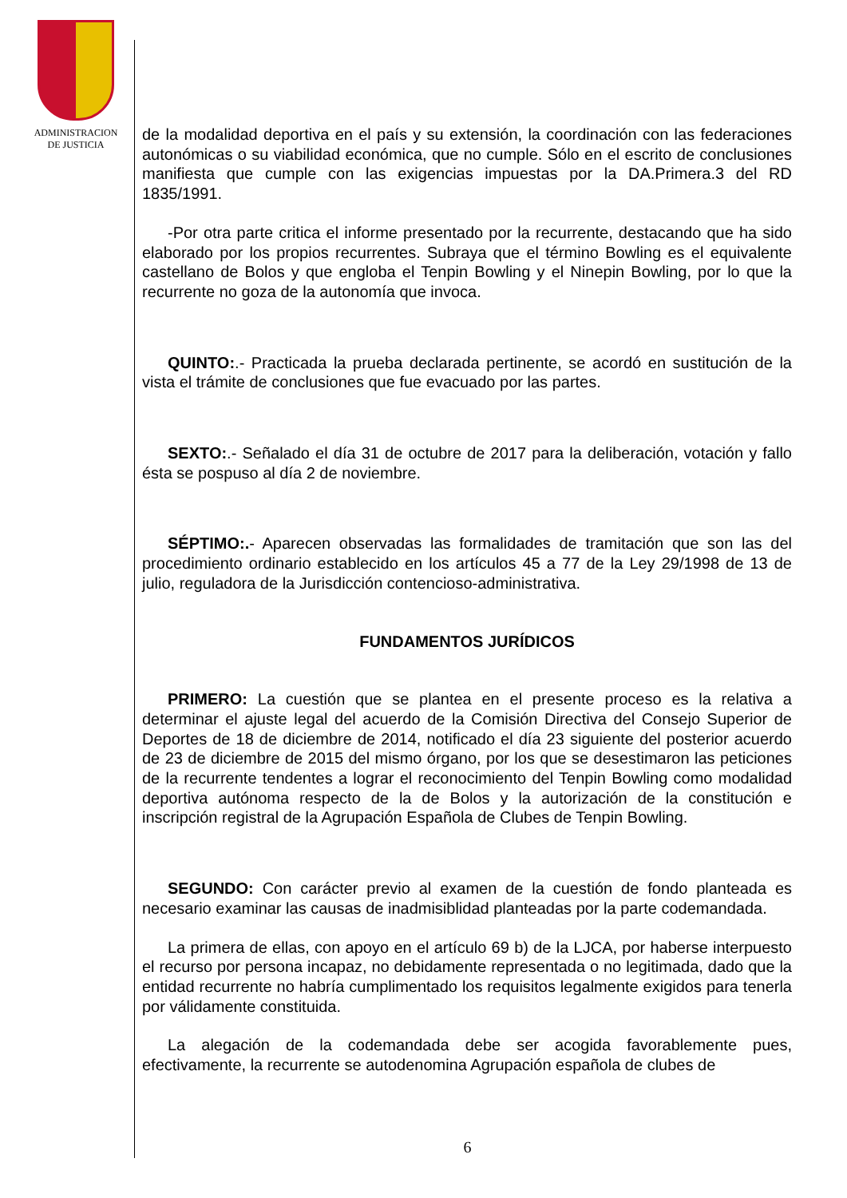ADMINISTRACION
DE JUSTICIA
de la modalidad deportiva en el país y su extensión, la coordinación con las federaciones autonómicas o su viabilidad económica, que no cumple. Sólo en el escrito de conclusiones manifiesta que cumple con las exigencias impuestas por la DA.Primera.3 del RD 1835/1991.
-Por otra parte critica el informe presentado por la recurrente, destacando que ha sido elaborado por los propios recurrentes. Subraya que el término Bowling es el equivalente castellano de Bolos y que engloba el Tenpin Bowling y el Ninepin Bowling, por lo que la recurrente no goza de la autonomía que invoca.
QUINTO:.- Practicada la prueba declarada pertinente, se acordó en sustitución de la vista el trámite de conclusiones que fue evacuado por las partes.
SEXTO:.- Señalado el día 31 de octubre de 2017 para la deliberación, votación y fallo ésta se pospuso al día 2 de noviembre.
SÉPTIMO:.- Aparecen observadas las formalidades de tramitación que son las del procedimiento ordinario establecido en los artículos 45 a 77 de la Ley 29/1998 de 13 de julio, reguladora de la Jurisdicción contencioso-administrativa.
FUNDAMENTOS JURÍDICOS
PRIMERO: La cuestión que se plantea en el presente proceso es la relativa a determinar el ajuste legal del acuerdo de la Comisión Directiva del Consejo Superior de Deportes de 18 de diciembre de 2014, notificado el día 23 siguiente del posterior acuerdo de 23 de diciembre de 2015 del mismo órgano, por los que se desestimaron las peticiones de la recurrente tendentes a lograr el reconocimiento del Tenpin Bowling como modalidad deportiva autónoma respecto de la de Bolos y la autorización de la constitución e inscripción registral de la Agrupación Española de Clubes de Tenpin Bowling.
SEGUNDO: Con carácter previo al examen de la cuestión de fondo planteada es necesario examinar las causas de inadmisiblidad planteadas por la parte codemandada.
La primera de ellas, con apoyo en el artículo 69 b) de la LJCA, por haberse interpuesto el recurso por persona incapaz, no debidamente representada o no legitimada, dado que la entidad recurrente no habría cumplimentado los requisitos legalmente exigidos para tenerla por válidamente constituida.
La alegación de la codemandada debe ser acogida favorablemente pues, efectivamente, la recurrente se autodenomina Agrupación española de clubes de
6